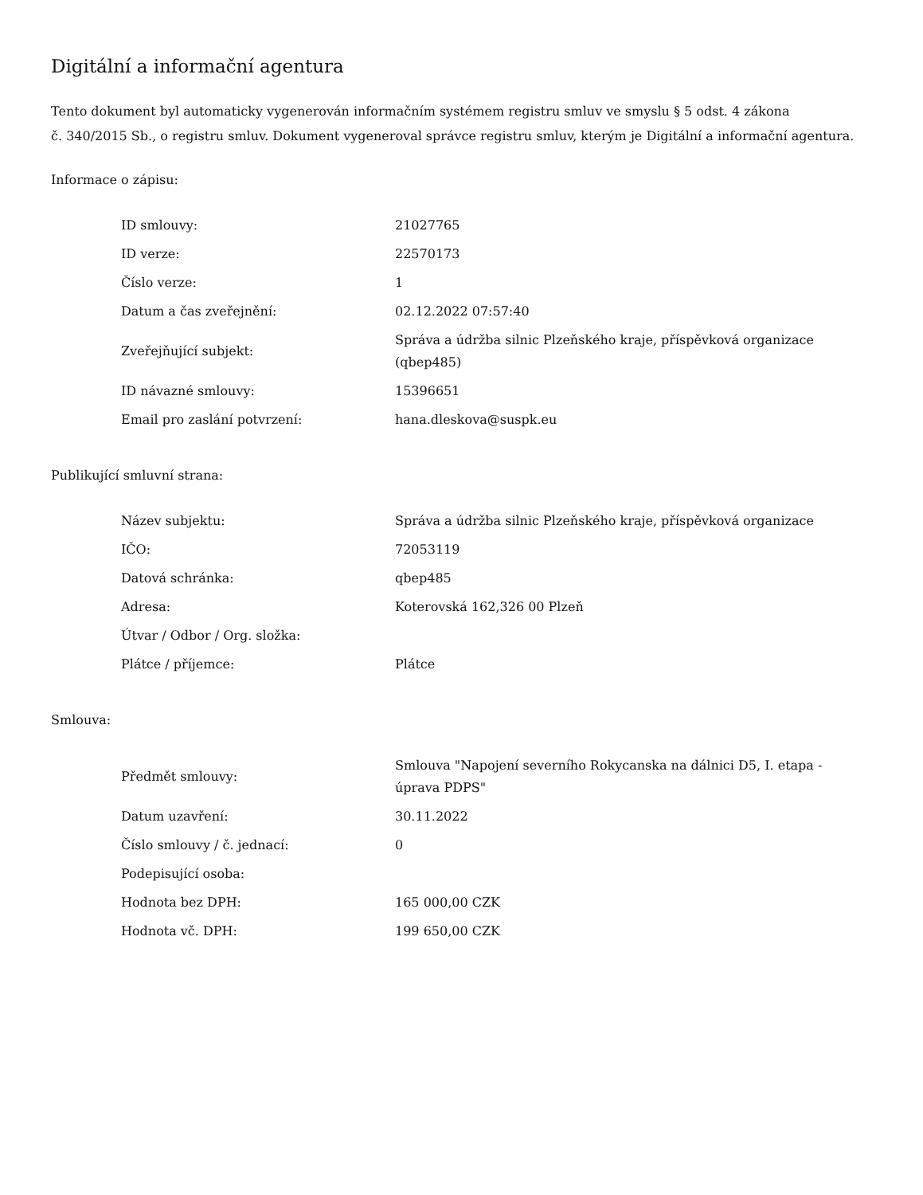Digitální a informační agentura
Tento dokument byl automaticky vygenerován informačním systémem registru smluv ve smyslu § 5 odst. 4 zákona
č. 340/2015 Sb., o registru smluv. Dokument vygeneroval správce registru smluv, kterým je Digitální a informační agentura.
Informace o zápisu:
| ID smlouvy: | 21027765 |
| ID verze: | 22570173 |
| Číslo verze: | 1 |
| Datum a čas zveřejnění: | 02.12.2022 07:57:40 |
| Zveřejňující subjekt: | Správa a údržba silnic Plzeňského kraje, příspěvková organizace (qbep485) |
| ID návazné smlouvy: | 15396651 |
| Email pro zaslání potvrzení: | hana.dleskova@suspk.eu |
Publikující smluvní strana:
| Název subjektu: | Správa a údržba silnic Plzeňského kraje, příspěvková organizace |
| IČO: | 72053119 |
| Datová schránka: | qbep485 |
| Adresa: | Koterovská 162,326 00 Plzeň |
| Útvar / Odbor / Org. složka: | |
| Plátce / příjemce: | Plátce |
Smlouva:
| Předmět smlouvy: | Smlouva "Napojení severního Rokycanska na dálnici D5, I. etapa - úprava PDPS" |
| Datum uzavření: | 30.11.2022 |
| Číslo smlouvy / č. jednací: | 0 |
| Podepisující osoba: | |
| Hodnota bez DPH: | 165 000,00 CZK |
| Hodnota vč. DPH: | 199 650,00 CZK |